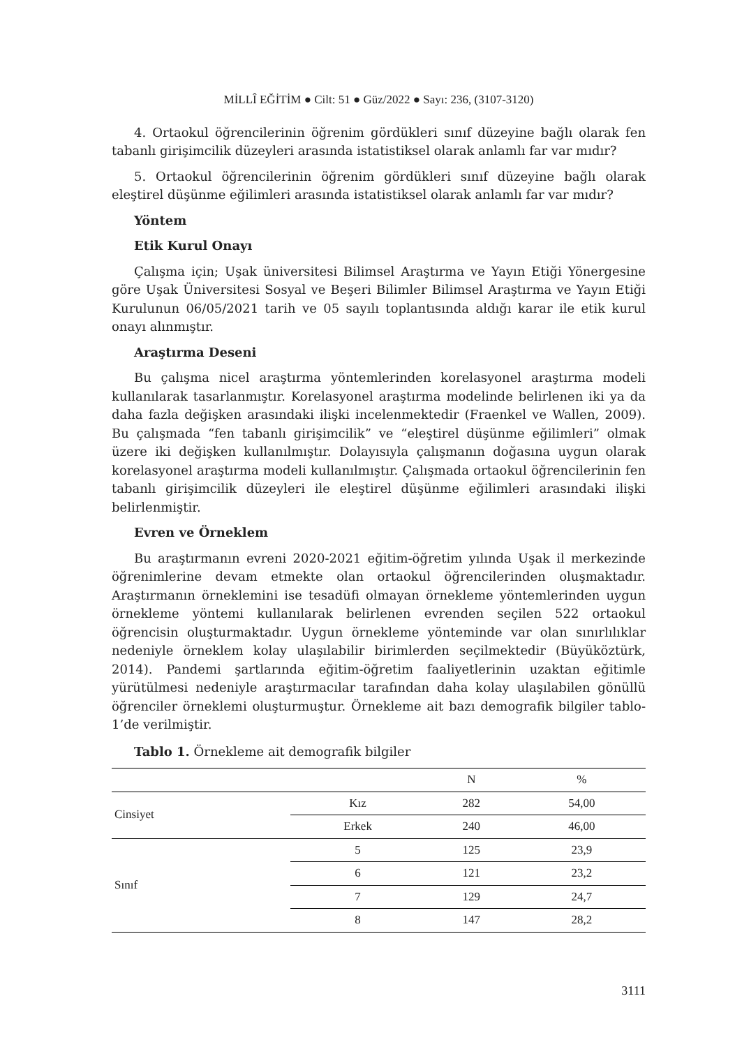MİLLÎ EĞİTİM ● Cilt: 51 ● Güz/2022 ● Sayı: 236, (3107-3120)
4. Ortaokul öğrencilerinin öğrenim gördükleri sınıf düzeyine bağlı olarak fen tabanlı girişimcilik düzeyleri arasında istatistiksel olarak anlamlı far var mıdır?
5. Ortaokul öğrencilerinin öğrenim gördükleri sınıf düzeyine bağlı olarak eleştirel düşünme eğilimleri arasında istatistiksel olarak anlamlı far var mıdır?
Yöntem
Etik Kurul Onayı
Çalışma için; Uşak üniversitesi Bilimsel Araştırma ve Yayın Etiği Yönergesine göre Uşak Üniversitesi Sosyal ve Beşeri Bilimler Bilimsel Araştırma ve Yayın Etiği Kurulunun 06/05/2021 tarih ve 05 sayılı toplantısında aldığı karar ile etik kurul onayı alınmıştır.
Araştırma Deseni
Bu çalışma nicel araştırma yöntemlerinden korelasyonel araştırma modeli kullanılarak tasarlanmıştır. Korelasyonel araştırma modelinde belirlenen iki ya da daha fazla değişken arasındaki ilişki incelenmektedir (Fraenkel ve Wallen, 2009). Bu çalışmada “fen tabanlı girişimcilik” ve “eleştirel düşünme eğilimleri” olmak üzere iki değişken kullanılmıştır. Dolayısıyla çalışmanın doğasına uygun olarak korelasyonel araştırma modeli kullanılmıştır. Çalışmada ortaokul öğrencilerinin fen tabanlı girişimcilik düzeyleri ile eleştirel düşünme eğilimleri arasındaki ilişki belirlenmiştir.
Evren ve Örneklem
Bu araştırmanın evreni 2020-2021 eğitim-öğretim yılında Uşak il merkezinde öğrenimlerine devam etmekte olan ortaokul öğrencilerinden oluşmaktadır. Araştırmanın örneklemini ise tesadüfi olmayan örnekleme yöntemlerinden uygun örnekleme yöntemi kullanılarak belirlenen evrenden seçilen 522 ortaokul öğrencisin oluşturmaktadır. Uygun örnekleme yönteminde var olan sınırlılıklar nedeniyle örneklem kolay ulaşılabilir birimlerden seçilmektedir (Büyüköztürk, 2014). Pandemi şartlarında eğitim-öğretim faaliyetlerinin uzaktan eğitimle yürütülmesi nedeniyle araştırmacılar tarafından daha kolay ulaşılabilen gönüllü öğrenciler örneklemi oluşturmuştur. Örnekleme ait bazı demografik bilgiler tablo-1’de verilmiştir.
Tablo 1. Örnekleme ait demografik bilgiler
| | | N | % |
| --- | --- | --- | --- |
| Cinsiyet | Kız | 282 | 54,00 |
| | Erkek | 240 | 46,00 |
| Sınıf | 5 | 125 | 23,9 |
| | 6 | 121 | 23,2 |
| | 7 | 129 | 24,7 |
| | 8 | 147 | 28,2 |
3111